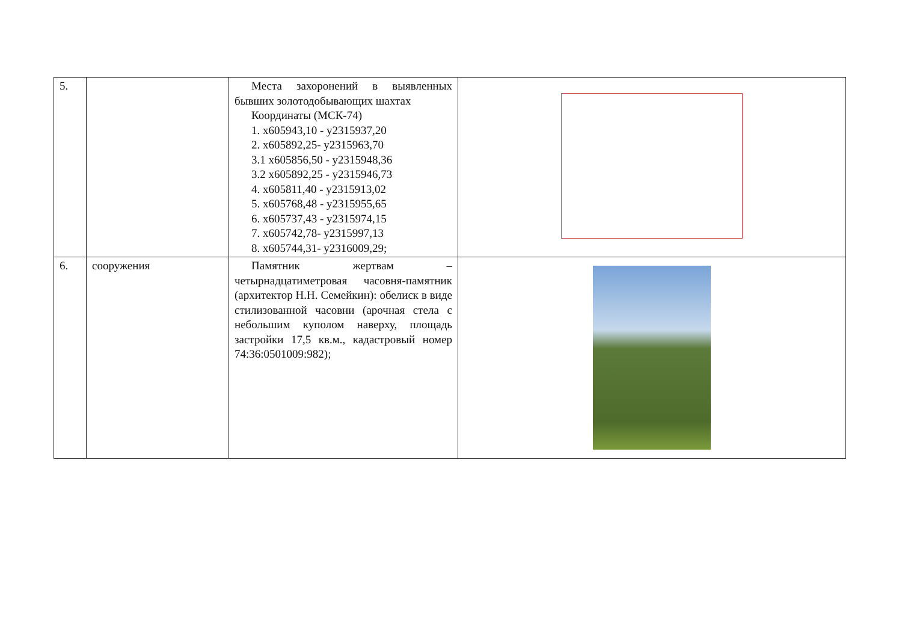| 5. | | Места захоронений в выявленных бывших золотодобывающих шахтах Координаты (МСК-74) 1. х605943,10 - у2315937,20 2. х605892,25- у2315963,70 3.1 х605856,50 - у2315948,36 3.2 х605892,25 - у2315946,73 4. х605811,40 - у2315913,02 5. х605768,48 - у2315955,65 6. х605737,43 - у2315974,15 7. х605742,78- у2315997,13 8. х605744,31- у2316009,29; | |
| 6. | сооружения | Памятник жертвам – четырнадцатиметровая часовня-памятник (архитектор Н.Н. Семейкин): обелиск в виде стилизованной часовни (арочная стела с небольшим куполом наверху, площадь застройки 17,5 кв.м., кадастровый номер 74:36:0501009:982); | |